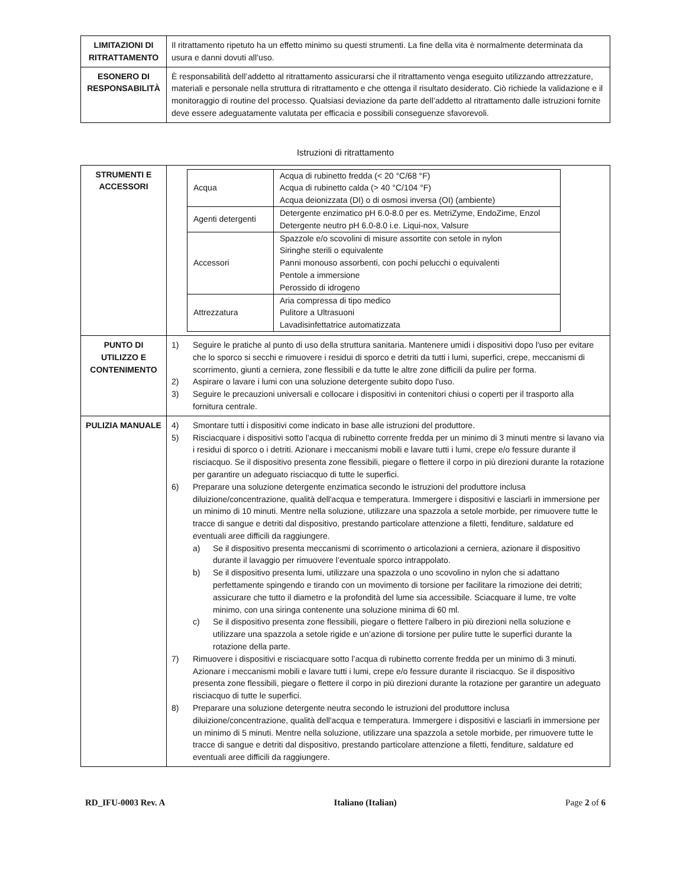| LIMITAZIONI DI RITRATTAMENTO | Il ritrattamento ripetuto ha un effetto minimo su questi strumenti. La fine della vita è normalmente determinata da usura e danni dovuti all’uso. |
| ESONERO DI RESPONSABILITÀ | È responsabilità dell’addetto al ritrattamento assicurarsi che il ritrattamento venga eseguito utilizzando attrezzature, materiali e personale nella struttura di ritrattamento e che ottenga il risultato desiderato. Ciò richiede la validazione e il monitoraggio di routine del processo. Qualsiasi deviazione da parte dell’addetto al ritrattamento dalle istruzioni fornite deve essere adeguatamente valutata per efficacia e possibili conseguenze sfavorevoli. |
Istruzioni di ritrattamento
| STRUMENTI E ACCESSORI | / Acqua / Acqua di rubinetto fredda (< 20 °C/68 °F) Acqua di rubinetto calda (> 40 °C/104 °F) Acqua deionizzata (DI) o di osmosi inversa (OI) (ambiente) / / Agenti detergenti / Detergente enzimatico pH 6.0-8.0 per es. MetriZyme, EndoZime, Enzol Detergente neutro pH 6.0-8.0 i.e. Liqui-nox, Valsure / / Accessori / Spazzole e/o scovolini di misure assortite con setole in nylon Siringhe sterili o equivalente Panni monouso assorbenti, con pochi pelucchi o equivalenti Pentole a immersione Perossido di idrogeno / / Attrezzatura / Aria compressa di tipo medico Pulitore a Ultrasuoni Lavadisinfettatrice automatizzata / |
| PUNTO DI UTILIZZO E CONTENIMENTO | 1) Seguire le pratiche al punto di uso della struttura sanitaria. Mantenere umidi i dispositivi dopo l'uso per evitare che lo sporco si secchi e rimuovere i residui di sporco e detriti da tutti i lumi, superfici, crepe, meccanismi di scorrimento, giunti a cerniera, zone flessibili e da tutte le altre zone difficili da pulire per forma. 2) Aspirare o lavare i lumi con una soluzione detergente subito dopo l'uso. 3) Seguire le precauzioni universali e collocare i dispositivi in contenitori chiusi o coperti per il trasporto alla fornitura centrale. |
| PULIZIA MANUALE | 4) Smontare tutti i dispositivi come indicato in base alle istruzioni del produttore. 5) Risciacquare i dispositivi sotto l’acqua di rubinetto corrente fredda per un minimo di 3 minuti mentre si lavano via i residui di sporco o i detriti. Azionare i meccanismi mobili e lavare tutti i lumi, crepe e/o fessure durante il risciacquo. Se il dispositivo presenta zone flessibili, piegare o flettere il corpo in più direzioni durante la rotazione per garantire un adeguato risciacquo di tutte le superfici. 6) Preparare una soluzione detergente enzimatica secondo le istruzioni del produttore inclusa diluizione/concentrazione, qualità dell'acqua e temperatura. Immergere i dispositivi e lasciarli in immersione per un minimo di 10 minuti. Mentre nella soluzione, utilizzare una spazzola a setole morbide, per rimuovere tutte le tracce di sangue e detriti dal dispositivo, prestando particolare attenzione a filetti, fenditure, saldature ed eventuali aree difficili da raggiungere. a) Se il dispositivo presenta meccanismi di scorrimento o articolazioni a cerniera, azionare il dispositivo durante il lavaggio per rimuovere l’eventuale sporco intrappolato. b) Se il dispositivo presenta lumi, utilizzare una spazzola o uno scovolino in nylon che si adattano perfettamente spingendo e tirando con un movimento di torsione per facilitare la rimozione dei detriti; assicurare che tutto il diametro e la profondità del lume sia accessibile. Sciacquare il lume, tre volte minimo, con una siringa contenente una soluzione minima di 60 ml. c) Se il dispositivo presenta zone flessibili, piegare o flettere l'albero in più direzioni nella soluzione e utilizzare una spazzola a setole rigide e un’azione di torsione per pulire tutte le superfici durante la rotazione della parte. 7) Rimuovere i dispositivi e risciacquare sotto l’acqua di rubinetto corrente fredda per un minimo di 3 minuti. Azionare i meccanismi mobili e lavare tutti i lumi, crepe e/o fessure durante il risciacquo. Se il dispositivo presenta zone flessibili, piegare o flettere il corpo in più direzioni durante la rotazione per garantire un adeguato risciacquo di tutte le superfici. 8) Preparare una soluzione detergente neutra secondo le istruzioni del produttore inclusa diluizione/concentrazione, qualità dell'acqua e temperatura. Immergere i dispositivi e lasciarli in immersione per un minimo di 5 minuti. Mentre nella soluzione, utilizzare una spazzola a setole morbide, per rimuovere tutte le tracce di sangue e detriti dal dispositivo, prestando particolare attenzione a filetti, fenditure, saldature ed eventuali aree difficili da raggiungere. |
RD_IFU-0003 Rev. A Italiano (Italian) Page 2 of 6